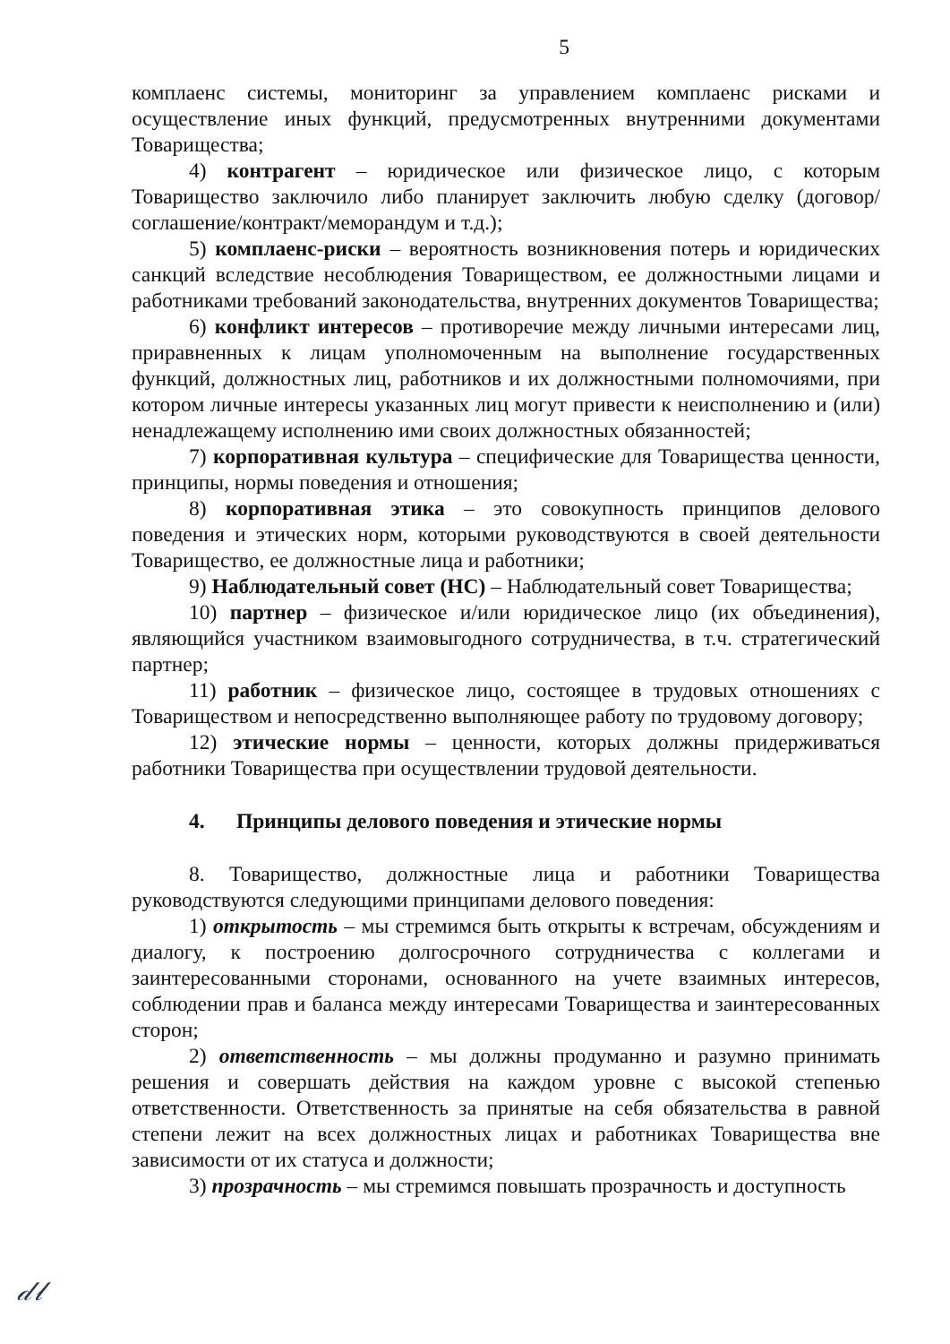5
комплаенс системы, мониторинг за управлением комплаенс рисками и осуществление иных функций, предусмотренных внутренними документами Товарищества;
4) контрагент – юридическое или физическое лицо, с которым Товарищество заключило либо планирует заключить любую сделку (договор/соглашение/контракт/меморандум и т.д.);
5) комплаенс-риски – вероятность возникновения потерь и юридических санкций вследствие несоблюдения Товариществом, ее должностными лицами и работниками требований законодательства, внутренних документов Товарищества;
6) конфликт интересов – противоречие между личными интересами лиц, приравненных к лицам уполномоченным на выполнение государственных функций, должностных лиц, работников и их должностными полномочиями, при котором личные интересы указанных лиц могут привести к неисполнению и (или) ненадлежащему исполнению ими своих должностных обязанностей;
7) корпоративная культура – специфические для Товарищества ценности, принципы, нормы поведения и отношения;
8) корпоративная этика – это совокупность принципов делового поведения и этических норм, которыми руководствуются в своей деятельности Товарищество, ее должностные лица и работники;
9) Наблюдательный совет (НС) – Наблюдательный совет Товарищества;
10) партнер – физическое и/или юридическое лицо (их объединения), являющийся участником взаимовыгодного сотрудничества, в т.ч. стратегический партнер;
11) работник – физическое лицо, состоящее в трудовых отношениях с Товариществом и непосредственно выполняющее работу по трудовому договору;
12) этические нормы – ценности, которых должны придерживаться работники Товарищества при осуществлении трудовой деятельности.
4. Принципы делового поведения и этические нормы
8. Товарищество, должностные лица и работники Товарищества руководствуются следующими принципами делового поведения:
1) открытость – мы стремимся быть открыты к встречам, обсуждениям и диалогу, к построению долгосрочного сотрудничества с коллегами и заинтересованными сторонами, основанного на учете взаимных интересов, соблюдении прав и баланса между интересами Товарищества и заинтересованных сторон;
2) ответственность – мы должны продуманно и разумно принимать решения и совершать действия на каждом уровне с высокой степенью ответственности. Ответственность за принятые на себя обязательства в равной степени лежит на всех должностных лицах и работниках Товарищества вне зависимости от их статуса и должности;
3) прозрачность – мы стремимся повышать прозрачность и доступность
𝒹𝓁